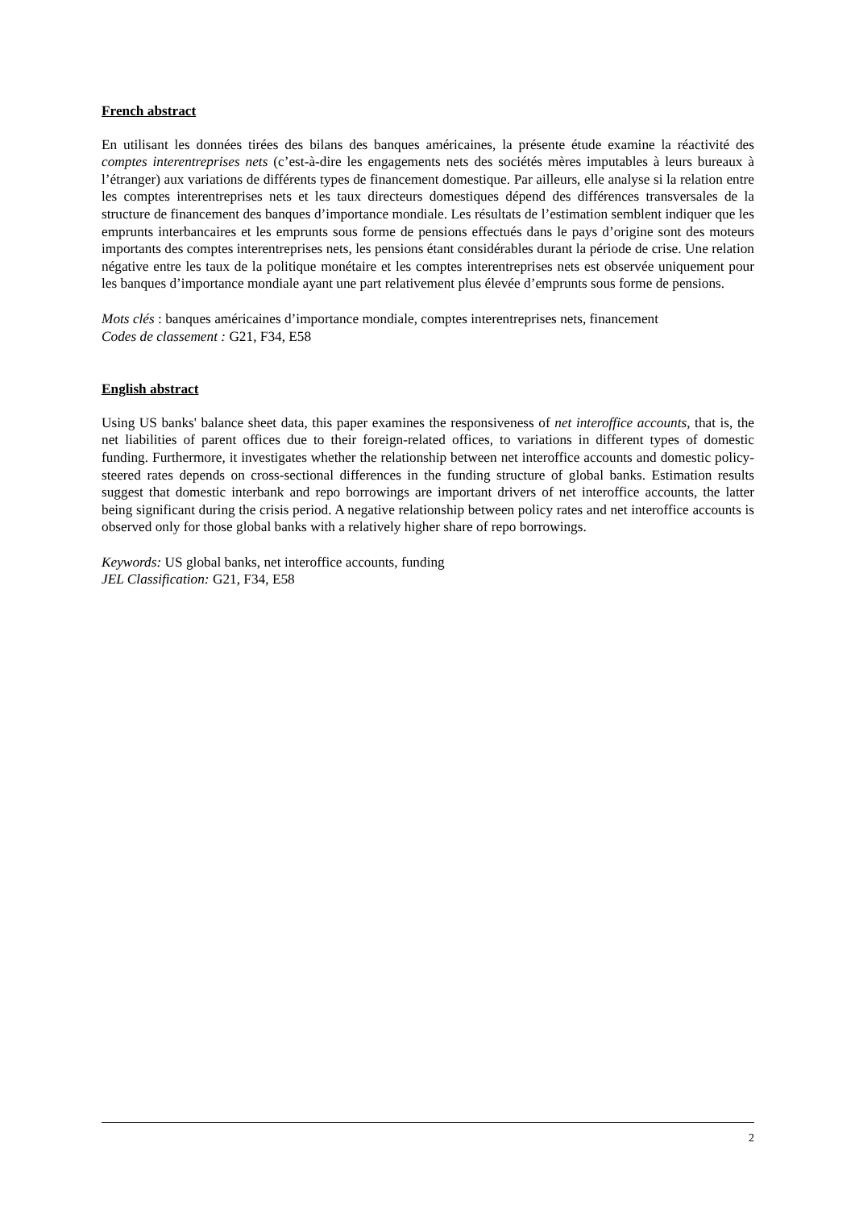French abstract
En utilisant les données tirées des bilans des banques américaines, la présente étude examine la réactivité des comptes interentreprises nets (c’est-à-dire les engagements nets des sociétés mères imputables à leurs bureaux à l’étranger) aux variations de différents types de financement domestique. Par ailleurs, elle analyse si la relation entre les comptes interentreprises nets et les taux directeurs domestiques dépend des différences transversales de la structure de financement des banques d’importance mondiale. Les résultats de l’estimation semblent indiquer que les emprunts interbancaires et les emprunts sous forme de pensions effectués dans le pays d’origine sont des moteurs importants des comptes interentreprises nets, les pensions étant considérables durant la période de crise. Une relation négative entre les taux de la politique monétaire et les comptes interentreprises nets est observée uniquement pour les banques d’importance mondiale ayant une part relativement plus élevée d’emprunts sous forme de pensions.
Mots clés : banques américaines d’importance mondiale, comptes interentreprises nets, financement
Codes de classement : G21, F34, E58
English abstract
Using US banks' balance sheet data, this paper examines the responsiveness of net interoffice accounts, that is, the net liabilities of parent offices due to their foreign-related offices, to variations in different types of domestic funding. Furthermore, it investigates whether the relationship between net interoffice accounts and domestic policy-steered rates depends on cross-sectional differences in the funding structure of global banks. Estimation results suggest that domestic interbank and repo borrowings are important drivers of net interoffice accounts, the latter being significant during the crisis period. A negative relationship between policy rates and net interoffice accounts is observed only for those global banks with a relatively higher share of repo borrowings.
Keywords: US global banks, net interoffice accounts, funding
JEL Classification: G21, F34, E58
2